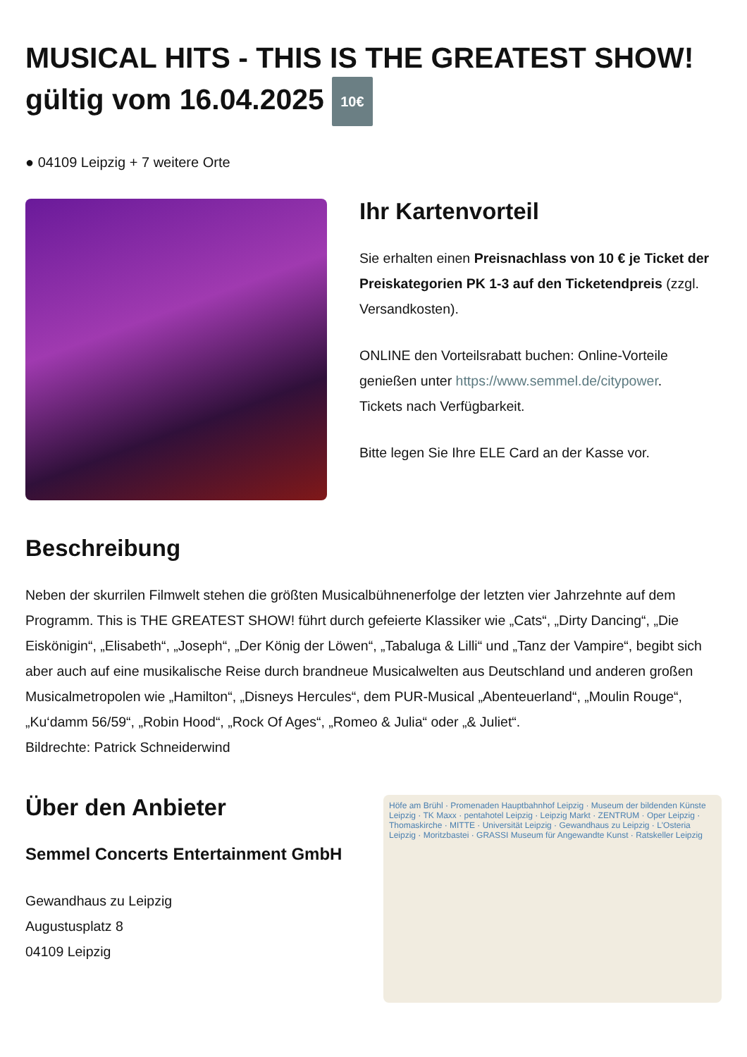MUSICAL HITS - THIS IS THE GREATEST SHOW! gültig vom 16.04.2025 10€
● 04109 Leipzig + 7 weitere Orte
Ihr Kartenvorteil
Sie erhalten einen Preisnachlass von 10 € je Ticket der Preiskategorien PK 1-3 auf den Ticketendpreis (zzgl. Versandkosten).
ONLINE den Vorteilsrabatt buchen: Online-Vorteile genießen unter https://www.semmel.de/citypower.
Tickets nach Verfügbarkeit.
Bitte legen Sie Ihre ELE Card an der Kasse vor.
Beschreibung
Neben der skurrilen Filmwelt stehen die größten Musicalbühnenerfolge der letzten vier Jahrzehnte auf dem Programm. This is THE GREATEST SHOW! führt durch gefeierte Klassiker wie „Cats“, „Dirty Dancing“, „Die Eiskönigin“, „Elisabeth“, „Joseph“, „Der König der Löwen“, „Tabaluga & Lilli“ und „Tanz der Vampire“, begibt sich aber auch auf eine musikalische Reise durch brandneue Musicalwelten aus Deutschland und anderen großen Musicalmetropolen wie „Hamilton“, „Disneys Hercules“, dem PUR-Musical „Abenteuerland“, „Moulin Rouge“, „Ku‘damm 56/59“, „Robin Hood“, „Rock Of Ages“, „Romeo & Julia“ oder „& Juliet“.
Bildrechte: Patrick Schneiderwind
Über den Anbieter
Semmel Concerts Entertainment GmbH
Gewandhaus zu Leipzig
Augustusplatz 8
04109 Leipzig
Höfe am Brühl · Promenaden Hauptbahnhof Leipzig · Museum der bildenden Künste Leipzig · TK Maxx · pentahotel Leipzig · Leipzig Markt · ZENTRUM · Oper Leipzig · Thomaskirche · MITTE · Universität Leipzig · Gewandhaus zu Leipzig · L'Osteria Leipzig · Moritzbastei · GRASSI Museum für Angewandte Kunst · Ratskeller Leipzig